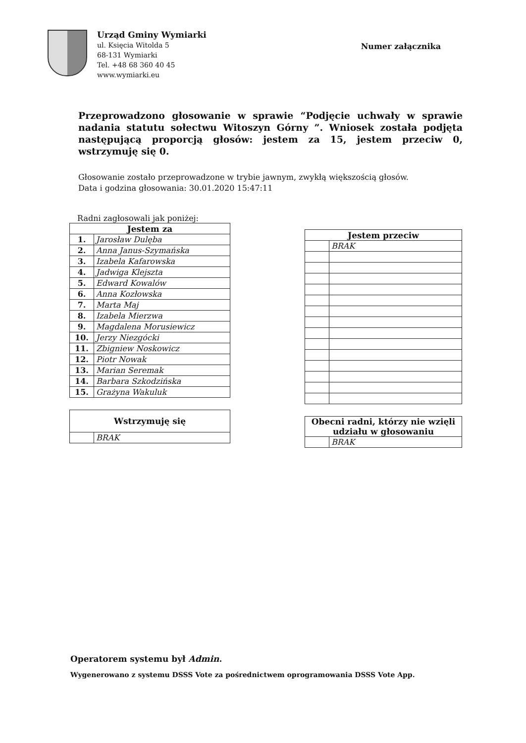Urząd Gminy Wymiarki
ul. Księcia Witolda 5
68-131 Wymiarki
Tel. +48 68 360 40 45
www.wymiarki.eu
Numer załącznika
Przeprowadzono głosowanie w sprawie “Podjęcie uchwały w sprawie nadania statutu sołectwu Witoszyn Górny ”. Wniosek została podjęta następującą proporcją głosów: jestem za 15, jestem przeciw 0, wstrzymuję się 0.
Głosowanie zostało przeprowadzone w trybie jawnym, zwykłą większością głosów.
Data i godzina głosowania: 30.01.2020 15:47:11
Radni zagłosowali jak poniżej:
| Jestem za | |
| --- | --- |
| 1. | Jarosław Dulęba |
| 2. | Anna Janus-Szymańska |
| 3. | Izabela Kafarowska |
| 4. | Jadwiga Klejszta |
| 5. | Edward Kowalów |
| 6. | Anna Kozłowska |
| 7. | Marta Maj |
| 8. | Izabela Mierzwa |
| 9. | Magdalena Morusiewicz |
| 10. | Jerzy Niezgócki |
| 11. | Zbigniew Noskowicz |
| 12. | Piotr Nowak |
| 13. | Marian Seremak |
| 14. | Barbara Szkodzińska |
| 15. | Grażyna Wakuluk |
| Wstrzymuję się | |
| --- | --- |
| | BRAK |
| Jestem przeciw | |
| --- | --- |
| | BRAK |
| Obecni radni, którzy nie wzięli udziału w głosowaniu | |
| --- | --- |
| | BRAK |
Operatorem systemu był Admin.
Wygenerowano z systemu DSSS Vote za pośrednictwem oprogramowania DSSS Vote App.